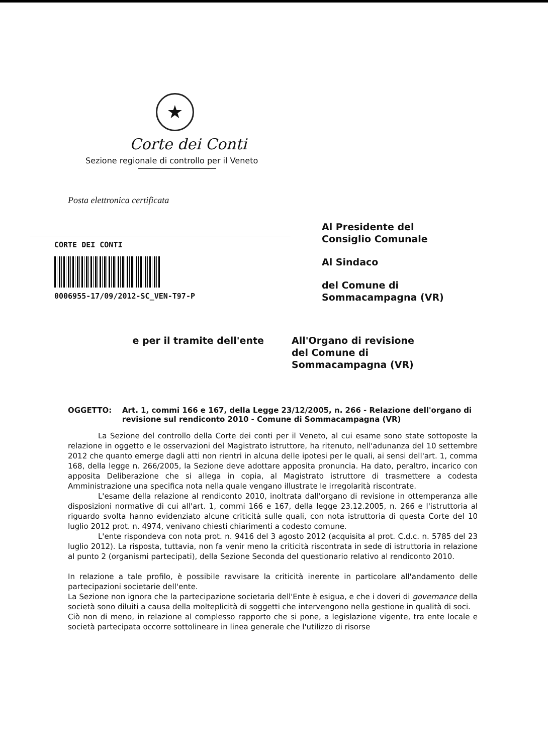★
Corte dei Conti
Sezione regionale di controllo per il Veneto
Posta elettronica certificata
CORTE DEI CONTI
0006955-17/09/2012-SC_VEN-T97-P
Al Presidente del
Consiglio Comunale
Al Sindaco
del Comune di
Sommacampagna (VR)
e per il tramite dell'ente All'Organo di revisione
del Comune di
Sommacampagna (VR)
OGGETTO: Art. 1, commi 166 e 167, della Legge 23/12/2005, n. 266 - Relazione dell'organo di revisione sul rendiconto 2010 - Comune di Sommacampagna (VR)
La Sezione del controllo della Corte dei conti per il Veneto, al cui esame sono state sottoposte la relazione in oggetto e le osservazioni del Magistrato istruttore, ha ritenuto, nell'adunanza del 10 settembre 2012 che quanto emerge dagli atti non rientri in alcuna delle ipotesi per le quali, ai sensi dell'art. 1, comma 168, della legge n. 266/2005, la Sezione deve adottare apposita pronuncia. Ha dato, peraltro, incarico con apposita Deliberazione che si allega in copia, al Magistrato istruttore di trasmettere a codesta Amministrazione una specifica nota nella quale vengano illustrate le irregolarità riscontrate.
L'esame della relazione al rendiconto 2010, inoltrata dall'organo di revisione in ottemperanza alle disposizioni normative di cui all'art. 1, commi 166 e 167, della legge 23.12.2005, n. 266 e l'istruttoria al riguardo svolta hanno evidenziato alcune criticità sulle quali, con nota istruttoria di questa Corte del 10 luglio 2012 prot. n. 4974, venivano chiesti chiarimenti a codesto comune.
L'ente rispondeva con nota prot. n. 9416 del 3 agosto 2012 (acquisita al prot. C.d.c. n. 5785 del 23 luglio 2012). La risposta, tuttavia, non fa venir meno la criticità riscontrata in sede di istruttoria in relazione al punto 2 (organismi partecipati), della Sezione Seconda del questionario relativo al rendiconto 2010.
In relazione a tale profilo, è possibile ravvisare la criticità inerente in particolare all'andamento delle partecipazioni societarie dell'ente.
La Sezione non ignora che la partecipazione societaria dell'Ente è esigua, e che i doveri di governance della società sono diluiti a causa della molteplicità di soggetti che intervengono nella gestione in qualità di soci.
Ciò non di meno, in relazione al complesso rapporto che si pone, a legislazione vigente, tra ente locale e società partecipata occorre sottolineare in linea generale che l'utilizzo di risorse